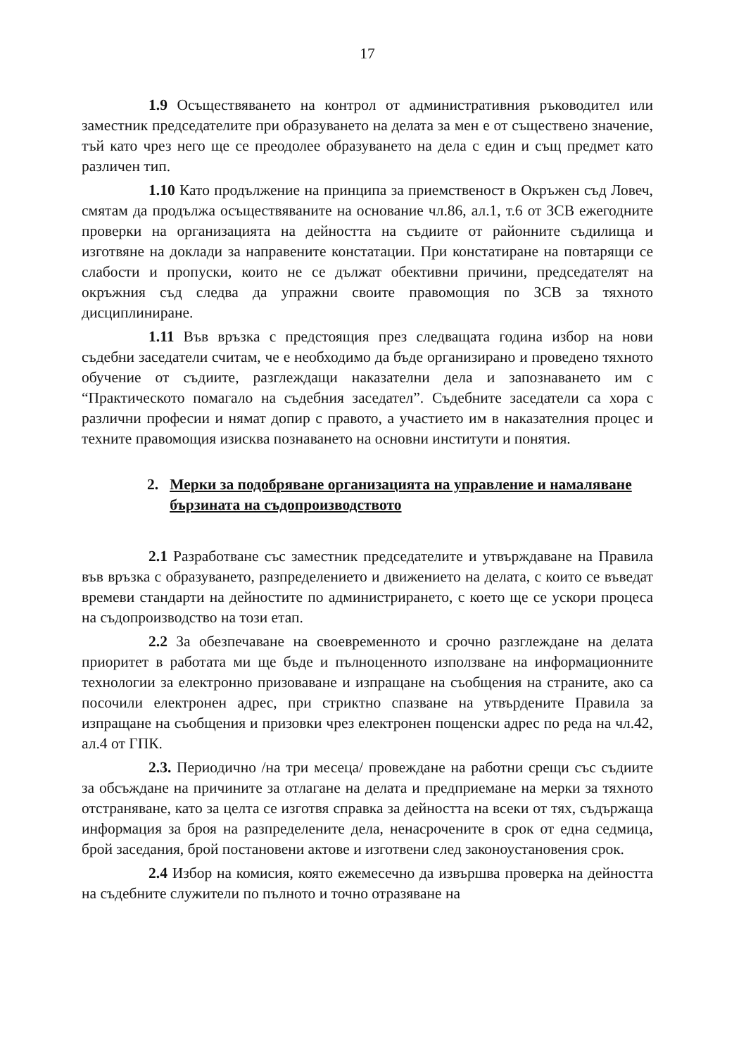17
1.9 Осъществяването на контрол от административния ръководител или заместник председателите при образуването на делата за мен е от съществено значение, тъй като чрез него ще се преодолее образуването на дела с един и същ предмет като различен тип.
1.10 Като продължение на принципа за приемственост в Окръжен съд Ловеч, смятам да продължа осъществяваните на основание чл.86, ал.1, т.6 от ЗСВ ежегодните проверки на организацията на дейността на съдиите от районните съдилища и изготвяне на доклади за направените констатации. При констатиране на повтарящи се слабости и пропуски, които не се дължат обективни причини, председателят на окръжния съд следва да упражни своите правомощия по ЗСВ за тяхното дисциплиниране.
1.11 Във връзка с предстоящия през следващата година избор на нови съдебни заседатели считам, че е необходимо да бъде организирано и проведено тяхното обучение от съдиите, разглеждащи наказателни дела и запознаването им с “Практическото помагало на съдебния заседател”. Съдебните заседатели са хора с различни професии и нямат допир с правото, а участието им в наказателния процес и техните правомощия изисква познаването на основни институти и понятия.
2. Мерки за подобряване организацията на управление и намаляване бързината на съдопроизводството
2.1 Разработване със заместник председателите и утвърждаване на Правила във връзка с образуването, разпределението и движението на делата, с които се въведат времеви стандарти на дейностите по администрирането, с което ще се ускори процеса на съдопроизводство на този етап.
2.2 За обезпечаване на своевременното и срочно разглеждане на делата приоритет в работата ми ще бъде и пълноценното използване на информационните технологии за електронно призоваване и изпращане на съобщения на страните, ако са посочили електронен адрес, при стриктно спазване на утвърдените Правила за изпращане на съобщения и призовки чрез електронен пощенски адрес по реда на чл.42, ал.4 от ГПК.
2.3. Периодично /на три месеца/ провеждане на работни срещи със съдиите за обсъждане на причините за отлагане на делата и предприемане на мерки за тяхното отстраняване, като за целта се изготвя справка за дейността на всеки от тях, съдържаща информация за броя на разпределените дела, ненасрочените в срок от една седмица, брой заседания, брой постановени актове и изготвени след законоустановения срок.
2.4 Избор на комисия, която ежемесечно да извършва проверка на дейността на съдебните служители по пълното и точно отразяване на